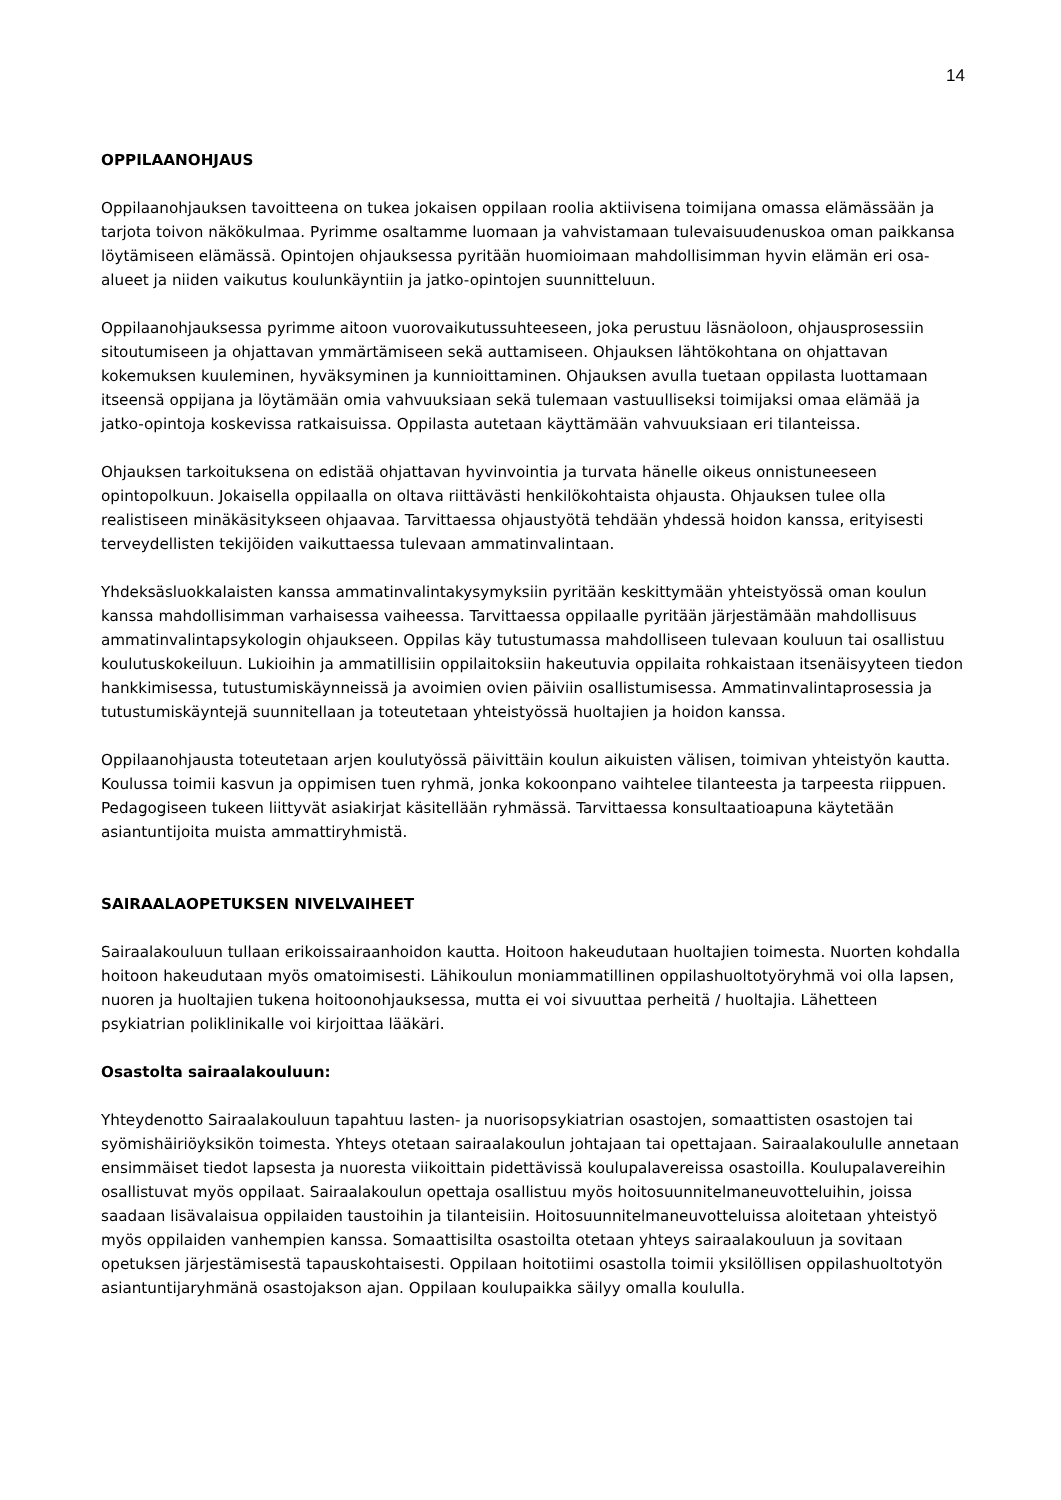14
OPPILAANOHJAUS
Oppilaanohjauksen tavoitteena on tukea jokaisen oppilaan roolia aktiivisena toimijana omassa elämässään ja tarjota toivon näkökulmaa. Pyrimme osaltamme luomaan ja vahvistamaan tulevaisuudenuskoa oman paikkansa löytämiseen elämässä. Opintojen ohjauksessa pyritään huomioimaan mahdollisimman hyvin elämän eri osa-alueet ja niiden vaikutus koulunkäyntiin ja jatko-opintojen suunnitteluun.
Oppilaanohjauksessa pyrimme aitoon vuorovaikutussuhteeseen, joka perustuu läsnäoloon, ohjausprosessiin sitoutumiseen ja ohjattavan ymmärtämiseen sekä auttamiseen. Ohjauksen lähtökohtana on ohjattavan kokemuksen kuuleminen, hyväksyminen ja kunnioittaminen. Ohjauksen avulla tuetaan oppilasta luottamaan itseensä oppijana ja löytämään omia vahvuuksiaan sekä tulemaan vastuulliseksi toimijaksi omaa elämää ja jatko-opintoja koskevissa ratkaisuissa. Oppilasta autetaan käyttämään vahvuuksiaan eri tilanteissa.
Ohjauksen tarkoituksena on edistää ohjattavan hyvinvointia ja turvata hänelle oikeus onnistuneeseen opintopolkuun. Jokaisella oppilaalla on oltava riittävästi henkilökohtaista ohjausta. Ohjauksen tulee olla realistiseen minäkäsitykseen ohjaavaa. Tarvittaessa ohjaustyötä tehdään yhdessä hoidon kanssa, erityisesti terveydellisten tekijöiden vaikuttaessa tulevaan ammatinvalintaan.
Yhdeksäsluokkalaisten kanssa ammatinvalintakysymyksiin pyritään keskittymään yhteistyössä oman koulun kanssa mahdollisimman varhaisessa vaiheessa. Tarvittaessa oppilaalle pyritään järjestämään mahdollisuus ammatinvalintapsykologin ohjaukseen. Oppilas käy tutustumassa mahdolliseen tulevaan kouluun tai osallistuu koulutuskokeiluun. Lukioihin ja ammatillisiin oppilaitoksiin hakeutuvia oppilaita rohkaistaan itsenäisyyteen tiedon hankkimisessa, tutustumiskäynneissä ja avoimien ovien päiviin osallistumisessa. Ammatinvalintaprosessia ja tutustumiskäyntejä suunnitellaan ja toteutetaan yhteistyössä huoltajien ja hoidon kanssa.
Oppilaanohjausta toteutetaan arjen koulutyössä päivittäin koulun aikuisten välisen, toimivan yhteistyön kautta. Koulussa toimii kasvun ja oppimisen tuen ryhmä, jonka kokoonpano vaihtelee tilanteesta ja tarpeesta riippuen. Pedagogiseen tukeen liittyvät asiakirjat käsitellään ryhmässä. Tarvittaessa konsultaatioapuna käytetään asiantuntijoita muista ammattiryhmistä.
SAIRAALAOPETUKSEN NIVELVAIHEET
Sairaalakouluun tullaan erikoissairaanhoidon kautta. Hoitoon hakeudutaan huoltajien toimesta. Nuorten kohdalla hoitoon hakeudutaan myös omatoimisesti. Lähikoulun moniammatillinen oppilashuoltotyöryhmä voi olla lapsen, nuoren ja huoltajien tukena hoitoonohjauksessa, mutta ei voi sivuuttaa perheitä / huoltajia. Lähetteen psykiatrian poliklinikalle voi kirjoittaa lääkäri.
Osastolta sairaalakouluun:
Yhteydenotto Sairaalakouluun tapahtuu lasten- ja nuorisopsykiatrian osastojen, somaattisten osastojen tai syömishäiriöyksikön toimesta. Yhteys otetaan sairaalakoulun johtajaan tai opettajaan. Sairaalakoululle annetaan ensimmäiset tiedot lapsesta ja nuoresta viikoittain pidettävissä koulupalavereissa osastoilla. Koulupalavereihin osallistuvat myös oppilaat. Sairaalakoulun opettaja osallistuu myös hoitosuunnitelmaneuvotteluihin, joissa saadaan lisävalaisua oppilaiden taustoihin ja tilanteisiin. Hoitosuunnitelmaneuvotteluissa aloitetaan yhteistyö myös oppilaiden vanhempien kanssa. Somaattisilta osastoilta otetaan yhteys sairaalakouluun ja sovitaan opetuksen järjestämisestä tapauskohtaisesti. Oppilaan hoitotiimi osastolla toimii yksilöllisen oppilashuoltotyön asiantuntijaryhmänä osastojakson ajan. Oppilaan koulupaikka säilyy omalla koululla.